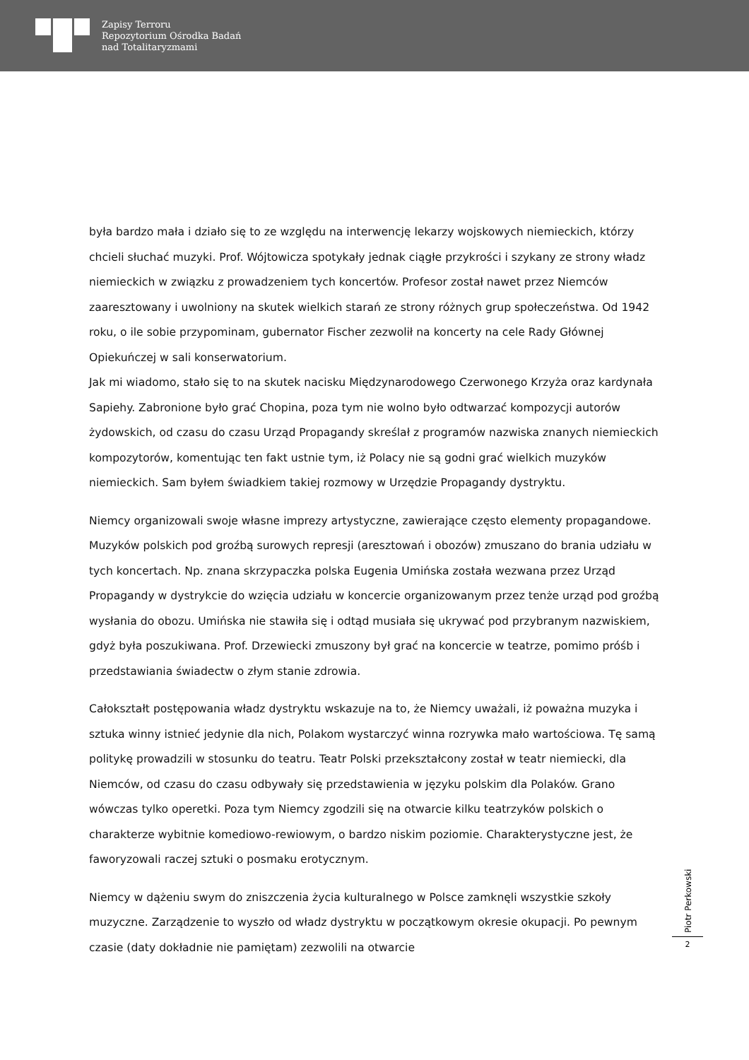Zapisy Terroru
Repozytorium Ośrodka Badań
nad Totalitaryzmami
była bardzo mała i działo się to ze względu na interwencję lekarzy wojskowych niemieckich, którzy chcieli słuchać muzyki. Prof. Wójtowicza spotykały jednak ciągłe przykrości i szykany ze strony władz niemieckich w związku z prowadzeniem tych koncertów. Profesor został nawet przez Niemców zaaresztowany i uwolniony na skutek wielkich starań ze strony różnych grup społeczeństwa. Od 1942 roku, o ile sobie przypominam, gubernator Fischer zezwolił na koncerty na cele Rady Głównej Opiekuńczej w sali konserwatorium.
Jak mi wiadomo, stało się to na skutek nacisku Międzynarodowego Czerwonego Krzyża oraz kardynała Sapiehy. Zabronione było grać Chopina, poza tym nie wolno było odtwarzać kompozycji autorów żydowskich, od czasu do czasu Urząd Propagandy skreślał z programów nazwiska znanych niemieckich kompozytorów, komentując ten fakt ustnie tym, iż Polacy nie są godni grać wielkich muzyków niemieckich. Sam byłem świadkiem takiej rozmowy w Urzędzie Propagandy dystryktu.
Niemcy organizowali swoje własne imprezy artystyczne, zawierające często elementy propagandowe. Muzyków polskich pod groźbą surowych represji (aresztowań i obozów) zmuszano do brania udziału w tych koncertach. Np. znana skrzypaczka polska Eugenia Umińska została wezwana przez Urząd Propagandy w dystrykcie do wzięcia udziału w koncercie organizowanym przez tenże urząd pod groźbą wysłania do obozu. Umińska nie stawiła się i odtąd musiała się ukrywać pod przybranym nazwiskiem, gdyż była poszukiwana. Prof. Drzewiecki zmuszony był grać na koncercie w teatrze, pomimo próśb i przedstawiania świadectw o złym stanie zdrowia.
Całokształt postępowania władz dystryktu wskazuje na to, że Niemcy uważali, iż poważna muzyka i sztuka winny istnieć jedynie dla nich, Polakom wystarczyć winna rozrywka mało wartościowa. Tę samą politykę prowadzili w stosunku do teatru. Teatr Polski przekształcony został w teatr niemiecki, dla Niemców, od czasu do czasu odbywały się przedstawienia w języku polskim dla Polaków. Grano wówczas tylko operetki. Poza tym Niemcy zgodzili się na otwarcie kilku teatrzyków polskich o charakterze wybitnie komediowo-rewiowym, o bardzo niskim poziomie. Charakterystyczne jest, że faworyzowali raczej sztuki o posmaku erotycznym.
Niemcy w dążeniu swym do zniszczenia życia kulturalnego w Polsce zamknęli wszystkie szkoły muzyczne. Zarządzenie to wyszło od władz dystryktu w początkowym okresie okupacji. Po pewnym czasie (daty dokładnie nie pamiętam) zezwolili na otwarcie
Piotr Perkowski
2